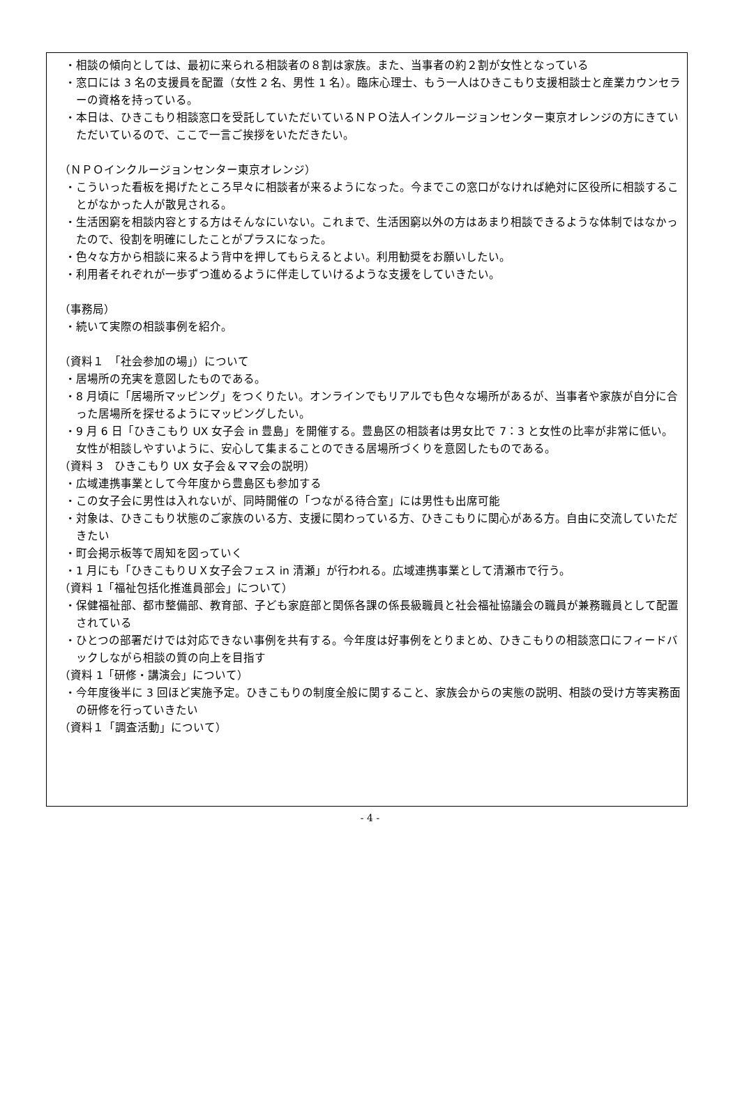・相談の傾向としては、最初に来られる相談者の８割は家族。また、当事者の約２割が女性となっている
・窓口には 3 名の支援員を配置（女性 2 名、男性 1 名）。臨床心理士、もう一人はひきこもり支援相談士と産業カウンセラーの資格を持っている。
・本日は、ひきこもり相談窓口を受託していただいているＮＰＯ法人インクルージョンセンター東京オレンジの方にきていただいているので、ここで一言ご挨拶をいただきたい。
（ＮＰＯインクルージョンセンター東京オレンジ）
・こういった看板を掲げたところ早々に相談者が来るようになった。今までこの窓口がなければ絶対に区役所に相談することがなかった人が散見される。
・生活困窮を相談内容とする方はそんなにいない。これまで、生活困窮以外の方はあまり相談できるような体制ではなかったので、役割を明確にしたことがプラスになった。
・色々な方から相談に来るよう背中を押してもらえるとよい。利用勧奨をお願いしたい。
・利用者それぞれが一歩ずつ進めるように伴走していけるような支援をしていきたい。
（事務局）
・続いて実際の相談事例を紹介。
（資料１　「社会参加の場」）について
・居場所の充実を意図したものである。
・8 月頃に「居場所マッピング」をつくりたい。オンラインでもリアルでも色々な場所があるが、当事者や家族が自分に合った居場所を探せるようにマッピングしたい。
・9 月 6 日「ひきこもり UX 女子会 in 豊島」を開催する。豊島区の相談者は男女比で 7：3 と女性の比率が非常に低い。女性が相談しやすいように、安心して集まることのできる居場所づくりを意図したものである。
（資料 3　ひきこもり UX 女子会＆ママ会の説明）
・広域連携事業として今年度から豊島区も参加する
・この女子会に男性は入れないが、同時開催の「つながる待合室」には男性も出席可能
・対象は、ひきこもり状態のご家族のいる方、支援に関わっている方、ひきこもりに関心がある方。自由に交流していただきたい
・町会掲示板等で周知を図っていく
・1 月にも「ひきこもりＵＸ女子会フェス in 清瀬」が行われる。広域連携事業として清瀬市で行う。
（資料 1「福祉包括化推進員部会」について）
・保健福祉部、都市整備部、教育部、子ども家庭部と関係各課の係長級職員と社会福祉協議会の職員が兼務職員として配置されている
・ひとつの部署だけでは対応できない事例を共有する。今年度は好事例をとりまとめ、ひきこもりの相談窓口にフィードバックしながら相談の質の向上を目指す
（資料 1「研修・講演会」について）
・今年度後半に 3 回ほど実施予定。ひきこもりの制度全般に関すること、家族会からの実態の説明、相談の受け方等実務面の研修を行っていきたい
（資料１「調査活動」について）
- 4 -